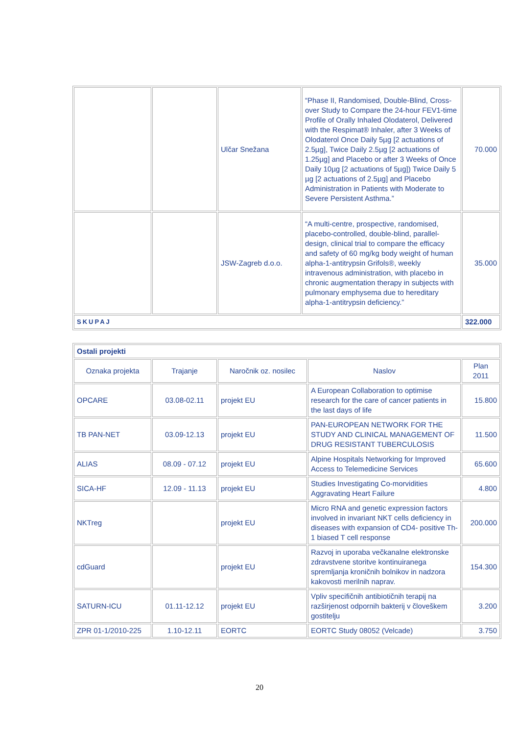| | | Ulčar Snežana | “Phase II, Randomised, Double-Blind, Cross-over Study to Compare the 24-hour FEV1-time Profile of Orally Inhaled Olodaterol, Delivered with the Respimat® Inhaler, after 3 Weeks of Olodaterol Once Daily 5µg [2 actuations of 2.5µg], Twice Daily 2.5µg [2 actuations of 1.25µg] and Placebo or after 3 Weeks of Once Daily 10µg [2 actuations of 5µg]) Twice Daily 5 µg [2 actuations of 2.5µg] and Placebo Administration in Patients with Moderate to Severe Persistent Asthma.” | 70.000 |
| | | JSW-Zagreb d.o.o. | “A multi-centre, prospective, randomised, placebo-controlled, double-blind, parallel-design, clinical trial to compare the efficacy and safety of 60 mg/kg body weight of human alpha-1-antitrypsin Grifols®, weekly intravenous administration, with placebo in chronic augmentation therapy in subjects with pulmonary emphysema due to hereditary alpha-1-antitrypsin deficiency.” | 35.000 |
| SKUPAJ | | | | 322.000 |
| Ostali projekti | | | | |
| Oznaka projekta | Trajanje | Naročnik oz. nosilec | Naslov | Plan 2011 |
| OPCARE | 03.08-02.11 | projekt EU | A European Collaboration to optimise research for the care of cancer patients in the last days of life | 15.800 |
| TB PAN-NET | 03.09-12.13 | projekt EU | PAN-EUROPEAN NETWORK FOR THE STUDY AND CLINICAL MANAGEMENT OF DRUG RESISTANT TUBERCULOSIS | 11.500 |
| ALIAS | 08.09 - 07.12 | projekt EU | Alpine Hospitals Networking for Improved Access to Telemedicine Services | 65.600 |
| SICA-HF | 12.09 - 11.13 | projekt EU | Studies Investigating Co-morvidities Aggravating Heart Failure | 4.800 |
| NKTreg | | projekt EU | Micro RNA and genetic expression factors involved in invariant NKT cells deficiency in diseases with expansion of CD4- positive Th-1 biased T cell response | 200.000 |
| cdGuard | | projekt EU | Razvoj in uporaba večkanalne elektronske zdravstvene storitve kontinuiranega spremljanja kroničnih bolnikov in nadzora kakovosti merilnih naprav. | 154.300 |
| SATURN-ICU | 01.11-12.12 | projekt EU | Vpliv specifičnih antibiotičnih terapij na razširjenost odpornih bakterij v človeškem gostitelju | 3.200 |
| ZPR 01-1/2010-225 | 1.10-12.11 | EORTC | EORTC Study 08052 (Velcade) | 3.750 |
20